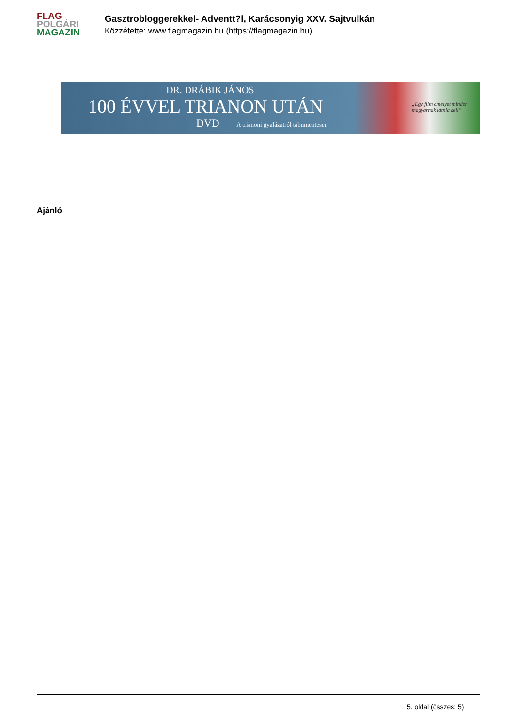FLAG
POLGÁRI
MAGAZIN
Gasztrobloggerekkel- Adventt?l, Karácsonyig XXV. Sajtvulkán
Közzétette: www.flagmagazin.hu (https://flagmagazin.hu)
DR. DRÁBIK JÁNOS
100 ÉVVEL TRIANON UTÁN
DVD A trianoni gyalázatról tabumentesen
„Egy film amelyet minden magyarnak látnia kell”
Ajánló
5. oldal (összes: 5)